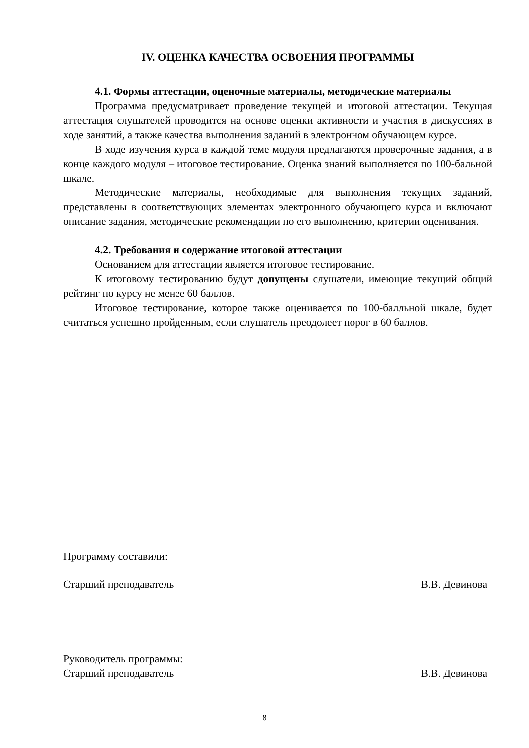IV. ОЦЕНКА КАЧЕСТВА ОСВОЕНИЯ ПРОГРАММЫ
4.1. Формы аттестации, оценочные материалы, методические материалы
Программа предусматривает проведение текущей и итоговой аттестации. Текущая аттестация слушателей проводится на основе оценки активности и участия в дискуссиях в ходе занятий, а также качества выполнения заданий в электронном обучающем курсе.
В ходе изучения курса в каждой теме модуля предлагаются проверочные задания, а в конце каждого модуля – итоговое тестирование. Оценка знаний выполняется по 100-бальной шкале.
Методические материалы, необходимые для выполнения текущих заданий, представлены в соответствующих элементах электронного обучающего курса и включают описание задания, методические рекомендации по его выполнению, критерии оценивания.
4.2. Требования и содержание итоговой аттестации
Основанием для аттестации является итоговое тестирование.
К итоговому тестированию будут допущены слушатели, имеющие текущий общий рейтинг по курсу не менее 60 баллов.
Итоговое тестирование, которое также оценивается по 100-балльной шкале, будет считаться успешно пройденным, если слушатель преодолеет порог в 60 баллов.
Программу составили:
Старший преподаватель В.В. Девинова
Руководитель программы:
Старший преподаватель В.В. Девинова
8